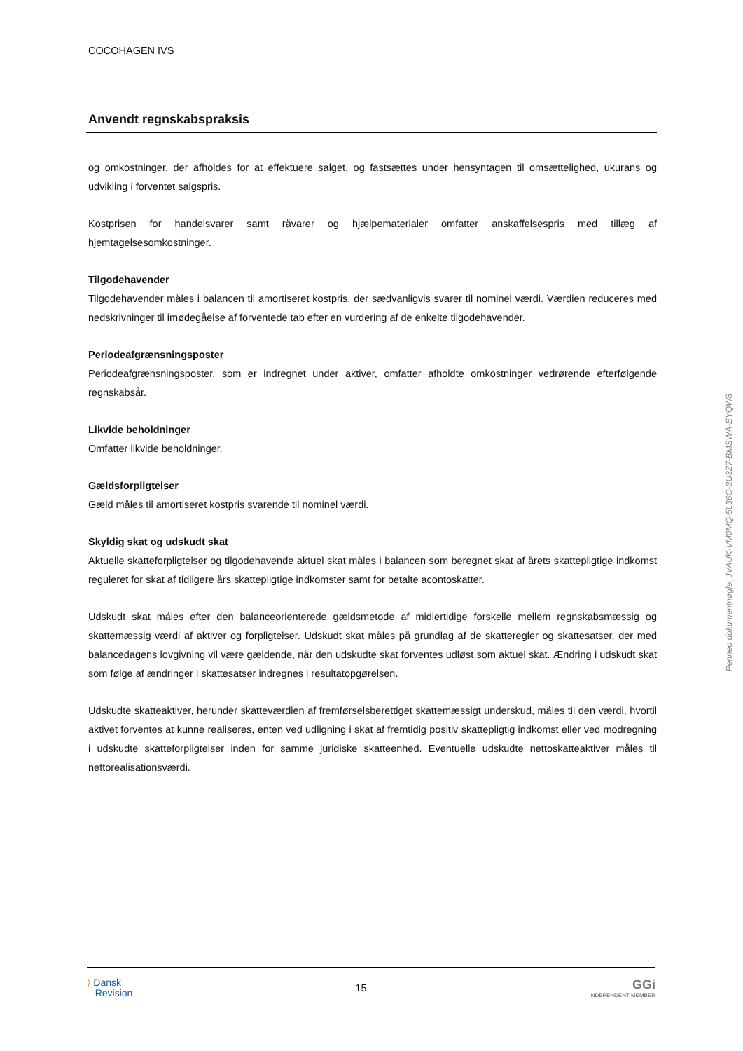COCOHAGEN IVS
Anvendt regnskabspraksis
og omkostninger, der afholdes for at effektuere salget, og fastsættes under hensyntagen til omsættelighed, ukurans og udvikling i forventet salgspris.
Kostprisen for handelsvarer samt råvarer og hjælpematerialer omfatter anskaffelsespris med tillæg af hjemtagelsesomkostninger.
Tilgodehavender
Tilgodehavender måles i balancen til amortiseret kostpris, der sædvanligvis svarer til nominel værdi. Værdien reduceres med nedskrivninger til imødegåelse af forventede tab efter en vurdering af de enkelte tilgodehavender.
Periodeafgrænsningsposter
Periodeafgrænsningsposter, som er indregnet under aktiver, omfatter afholdte omkostninger vedrørende efterfølgende regnskabsår.
Likvide beholdninger
Omfatter likvide beholdninger.
Gældsforpligtelser
Gæld måles til amortiseret kostpris svarende til nominel værdi.
Skyldig skat og udskudt skat
Aktuelle skatteforpligtelser og tilgodehavende aktuel skat måles i balancen som beregnet skat af årets skattepligtige indkomst reguleret for skat af tidligere års skattepligtige indkomster samt for betalte acontoskatter.
Udskudt skat måles efter den balanceorienterede gældsmetode af midlertidige forskelle mellem regnskabsmæssig og skattemæssig værdi af aktiver og forpligtelser. Udskudt skat måles på grundlag af de skatteregler og skattesatser, der med balancedagens lovgivning vil være gældende, når den udskudte skat forventes udløst som aktuel skat. Ændring i udskudt skat som følge af ændringer i skattesatser indregnes i resultatopgørelsen.
Udskudte skatteaktiver, herunder skatteværdien af fremførselsberettiget skattemæssigt underskud, måles til den værdi, hvortil aktivet forventes at kunne realiseres, enten ved udligning i skat af fremtidig positiv skattepligtig indkomst eller ved modregning i udskudte skatteforpligtelser inden for samme juridiske skatteenhed. Eventuelle udskudte nettoskatteaktiver måles til nettorealisationsværdi.
Penneo dokumentnøgle: JVAUK-VM0MQ-5L36O-3U3Z7-BMSWA-EYQW8
⟩ Dansk
Revision
15
GGi
INDEPENDENT MEMBER